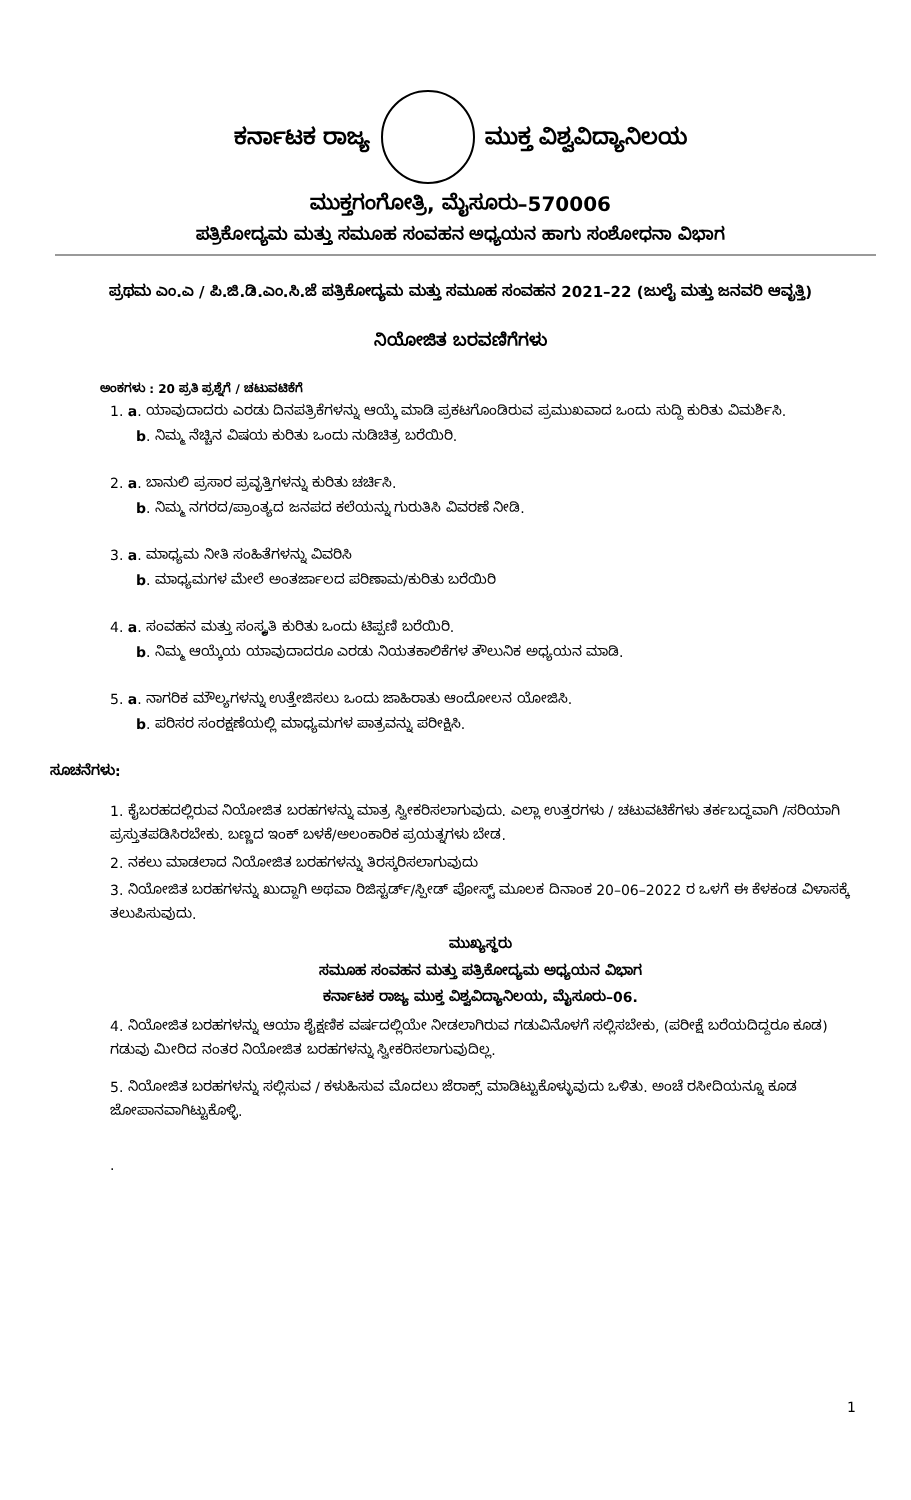ಕರ್ನಾಟಕ ರಾಜ್ಯ ಮುಕ್ತ ವಿಶ್ವವಿದ್ಯಾನಿಲಯ
ಮುಕ್ತಗಂಗೋತ್ರಿ, ಮೈಸೂರು–570006
ಪತ್ರಿಕೋದ್ಯಮ ಮತ್ತು ಸಮೂಹ ಸಂವಹನ ಅಧ್ಯಯನ ಹಾಗು ಸಂಶೋಧನಾ ವಿಭಾಗ
ಪ್ರಥಮ ಎಂ.ಎ / ಪಿ.ಜಿ.ಡಿ.ಎಂ.ಸಿ.ಜೆ ಪತ್ರಿಕೋದ್ಯಮ ಮತ್ತು ಸಮೂಹ ಸಂವಹನ 2021–22 (ಜುಲೈ ಮತ್ತು ಜನವರಿ ಆವೃತ್ತಿ)
ನಿಯೋಜಿತ ಬರವಣಿಗೆಗಳು
ಅಂಕಗಳು : 20 ಪ್ರತಿ ಪ್ರಶ್ನೆಗೆ / ಚಟುವಟಿಕೆಗೆ
1. a. ಯಾವುದಾದರು ಎರಡು ದಿನಪತ್ರಿಕೆಗಳನ್ನು ಆಯ್ಕೆ ಮಾಡಿ ಪ್ರಕಟಗೊಂಡಿರುವ ಪ್ರಮುಖವಾದ ಒಂದು ಸುದ್ದಿ ಕುರಿತು ವಿಮರ್ಶಿಸಿ.
b. ನಿಮ್ಮ ನೆಚ್ಚಿನ ವಿಷಯ ಕುರಿತು ಒಂದು ನುಡಿಚಿತ್ರ ಬರೆಯಿರಿ.
2. a. ಬಾನುಲಿ ಪ್ರಸಾರ ಪ್ರವೃತ್ತಿಗಳನ್ನು ಕುರಿತು ಚರ್ಚಿಸಿ.
b. ನಿಮ್ಮ ನಗರದ/ಪ್ರಾಂತ್ಯದ ಜನಪದ ಕಲೆಯನ್ನು ಗುರುತಿಸಿ ವಿವರಣೆ ನೀಡಿ.
3. a. ಮಾಧ್ಯಮ ನೀತಿ ಸಂಹಿತೆಗಳನ್ನು ವಿವರಿಸಿ
b. ಮಾಧ್ಯಮಗಳ ಮೇಲೆ ಅಂತರ್ಜಾಲದ ಪರಿಣಾಮ/ಕುರಿತು ಬರೆಯಿರಿ
4. a. ಸಂವಹನ ಮತ್ತು ಸಂಸ್ಕೃತಿ ಕುರಿತು ಒಂದು ಟಿಪ್ಪಣಿ ಬರೆಯಿರಿ.
b. ನಿಮ್ಮ ಆಯ್ಕೆಯ ಯಾವುದಾದರೂ ಎರಡು ನಿಯತಕಾಲಿಕೆಗಳ ತೌಲುನಿಕ ಅಧ್ಯಯನ ಮಾಡಿ.
5. a. ನಾಗರಿಕ ಮೌಲ್ಯಗಳನ್ನು ಉತ್ತೇಜಿಸಲು ಒಂದು ಜಾಹಿರಾತು ಆಂದೋಲನ ಯೋಜಿಸಿ.
b. ಪರಿಸರ ಸಂರಕ್ಷಣೆಯಲ್ಲಿ ಮಾಧ್ಯಮಗಳ ಪಾತ್ರವನ್ನು ಪರೀಕ್ಷಿಸಿ.
ಸೂಚನೆಗಳು:
1. ಕೈಬರಹದಲ್ಲಿರುವ ನಿಯೋಜಿತ ಬರಹಗಳನ್ನು ಮಾತ್ರ ಸ್ವೀಕರಿಸಲಾಗುವುದು. ಎಲ್ಲಾ ಉತ್ತರಗಳು / ಚಟುವಟಿಕೆಗಳು ತರ್ಕಬದ್ಧವಾಗಿ /ಸರಿಯಾಗಿ ಪ್ರಸ್ತುತಪಡಿಸಿರಬೇಕು. ಬಣ್ಣದ ಇಂಕ್ ಬಳಕೆ/ಅಲಂಕಾರಿಕ ಪ್ರಯತ್ನಗಳು ಬೇಡ.
2. ನಕಲು ಮಾಡಲಾದ ನಿಯೋಜಿತ ಬರಹಗಳನ್ನು ತಿರಸ್ಕರಿಸಲಾಗುವುದು
3. ನಿಯೋಜಿತ ಬರಹಗಳನ್ನು ಖುದ್ದಾಗಿ ಅಥವಾ ರಿಜಿಸ್ಟರ್ಡ್/ಸ್ಪೀಡ್ ಪೋಸ್ಟ್ ಮೂಲಕ ದಿನಾಂಕ 20–06–2022 ರ ಒಳಗೆ ಈ ಕೆಳಕಂಡ ವಿಳಾಸಕ್ಕೆ ತಲುಪಿಸುವುದು.
ಮುಖ್ಯಸ್ಥರು
ಸಮೂಹ ಸಂವಹನ ಮತ್ತು ಪತ್ರಿಕೋದ್ಯಮ ಅಧ್ಯಯನ ವಿಭಾಗ
ಕರ್ನಾಟಕ ರಾಜ್ಯ ಮುಕ್ತ ವಿಶ್ವವಿದ್ಯಾನಿಲಯ, ಮೈಸೂರು–06.
4. ನಿಯೋಜಿತ ಬರಹಗಳನ್ನು ಆಯಾ ಶೈಕ್ಷಣಿಕ ವರ್ಷದಲ್ಲಿಯೇ ನೀಡಲಾಗಿರುವ ಗಡುವಿನೊಳಗೆ ಸಲ್ಲಿಸಬೇಕು, (ಪರೀಕ್ಷೆ ಬರೆಯದಿದ್ದರೂ ಕೂಡ) ಗಡುವು ಮೀರಿದ ನಂತರ ನಿಯೋಜಿತ ಬರಹಗಳನ್ನು ಸ್ವೀಕರಿಸಲಾಗುವುದಿಲ್ಲ.
5. ನಿಯೋಜಿತ ಬರಹಗಳನ್ನು ಸಲ್ಲಿಸುವ / ಕಳುಹಿಸುವ ಮೊದಲು ಜೆರಾಕ್ಸ್ ಮಾಡಿಟ್ಟುಕೊಳ್ಳುವುದು ಒಳಿತು. ಅಂಚೆ ರಸೀದಿಯನ್ನೂ ಕೂಡ ಜೋಪಾನವಾಗಿಟ್ಟುಕೊಳ್ಳಿ.
.
1